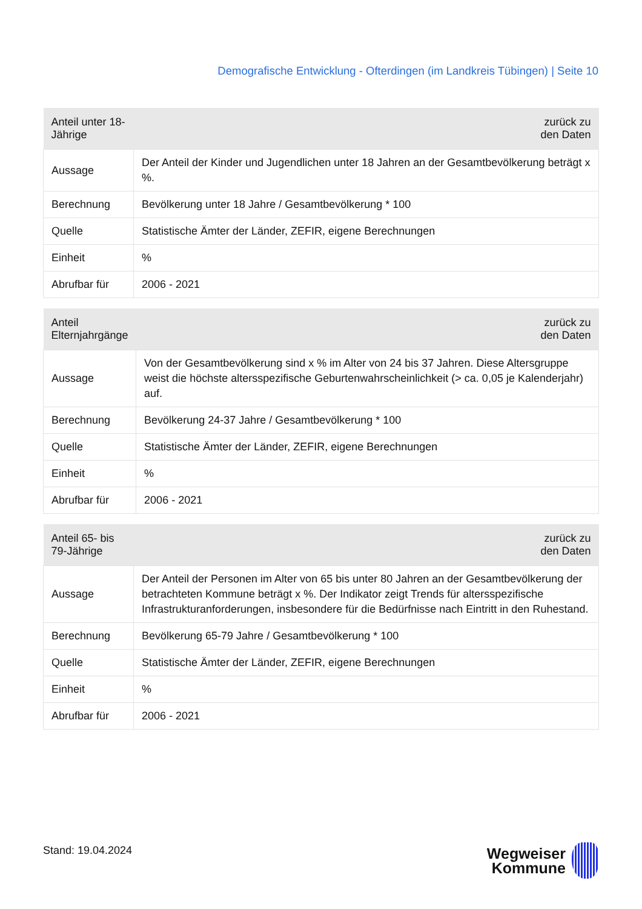Demografische Entwicklung - Ofterdingen (im Landkreis Tübingen) | Seite 10
| Anteil unter 18-Jährige | zurück zu den Daten |
| --- | --- |
| Aussage | Der Anteil der Kinder und Jugendlichen unter 18 Jahren an der Gesamtbevölkerung beträgt x %. |
| Berechnung | Bevölkerung unter 18 Jahre / Gesamtbevölkerung * 100 |
| Quelle | Statistische Ämter der Länder, ZEFIR, eigene Berechnungen |
| Einheit | % |
| Abrufbar für | 2006 - 2021 |
| Anteil Elternjahrgänge | zurück zu den Daten |
| --- | --- |
| Aussage | Von der Gesamtbevölkerung sind x % im Alter von 24 bis 37 Jahren. Diese Altersgruppe weist die höchste altersspezifische Geburtenwahrscheinlichkeit (> ca. 0,05 je Kalenderjahr) auf. |
| Berechnung | Bevölkerung 24-37 Jahre / Gesamtbevölkerung * 100 |
| Quelle | Statistische Ämter der Länder, ZEFIR, eigene Berechnungen |
| Einheit | % |
| Abrufbar für | 2006 - 2021 |
| Anteil 65- bis 79-Jährige | zurück zu den Daten |
| --- | --- |
| Aussage | Der Anteil der Personen im Alter von 65 bis unter 80 Jahren an der Gesamtbevölkerung der betrachteten Kommune beträgt x %. Der Indikator zeigt Trends für altersspezifische Infrastrukturanforderungen, insbesondere für die Bedürfnisse nach Eintritt in den Ruhestand. |
| Berechnung | Bevölkerung 65-79 Jahre / Gesamtbevölkerung * 100 |
| Quelle | Statistische Ämter der Länder, ZEFIR, eigene Berechnungen |
| Einheit | % |
| Abrufbar für | 2006 - 2021 |
Stand: 19.04.2024
Wegweiser
Kommune